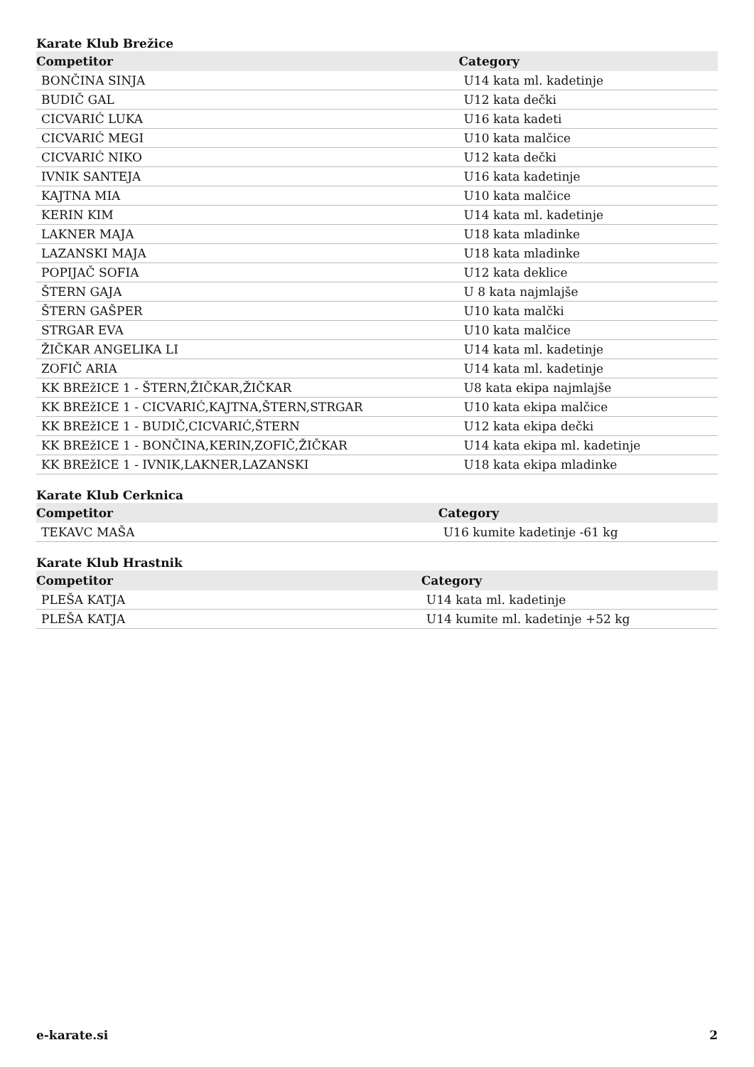Karate Klub Brežice
| Competitor | Category |
| --- | --- |
| BONČINA SINJA | U14 kata ml. kadetinje |
| BUDIČ GAL | U12 kata dečki |
| CICVARIĆ LUKA | U16 kata kadeti |
| CICVARIĆ MEGI | U10 kata malčice |
| CICVARIĆ NIKO | U12 kata dečki |
| IVNIK SANTEJA | U16 kata kadetinje |
| KAJTNA MIA | U10 kata malčice |
| KERIN KIM | U14 kata ml. kadetinje |
| LAKNER MAJA | U18 kata mladinke |
| LAZANSKI MAJA | U18 kata mladinke |
| POPIJAČ SOFIA | U12 kata deklice |
| ŠTERN GAJA | U 8 kata najmlajše |
| ŠTERN GAŠPER | U10 kata malčki |
| STRGAR EVA | U10 kata malčice |
| ŽIČKAR ANGELIKA LI | U14 kata ml. kadetinje |
| ZOFIČ ARIA | U14 kata ml. kadetinje |
| KK BREžICE 1 - ŠTERN,ŽIČKAR,ŽIČKAR | U8 kata ekipa najmlajše |
| KK BREžICE 1 - CICVARIĆ,KAJTNA,ŠTERN,STRGAR | U10 kata ekipa malčice |
| KK BREžICE 1 - BUDIČ,CICVARIĆ,ŠTERN | U12 kata ekipa dečki |
| KK BREžICE 1 - BONČINA,KERIN,ZOFIČ,ŽIČKAR | U14 kata ekipa ml. kadetinje |
| KK BREžICE 1 - IVNIK,LAKNER,LAZANSKI | U18 kata ekipa mladinke |
Karate Klub Cerknica
| Competitor | Category |
| --- | --- |
| TEKAVC MAŠA | U16 kumite kadetinje -61 kg |
Karate Klub Hrastnik
| Competitor | Category |
| --- | --- |
| PLEŠA KATJA | U14 kata ml. kadetinje |
| PLEŠA KATJA | U14 kumite ml. kadetinje +52 kg |
e-karate.si 2